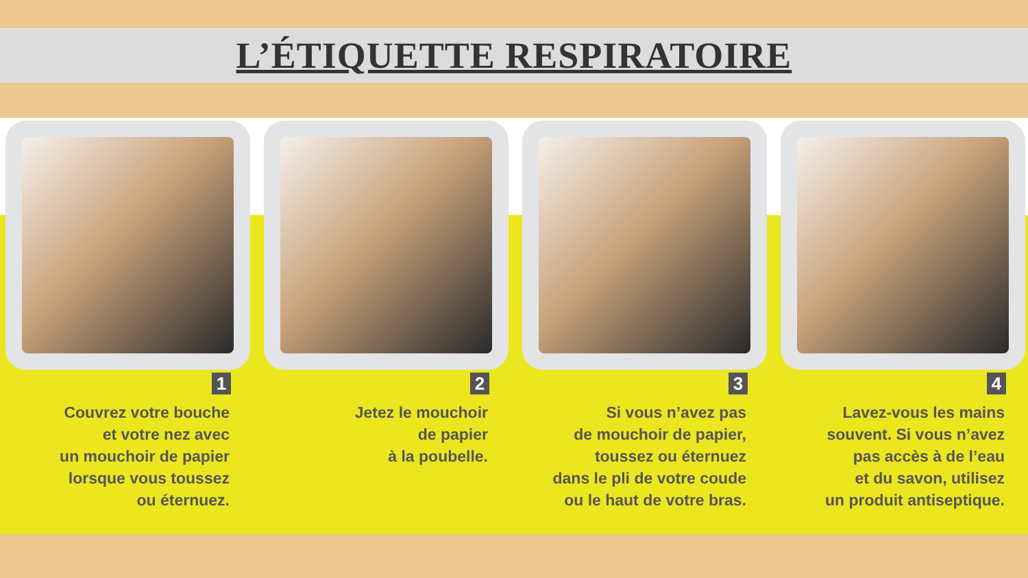L’ÉTIQUETTE RESPIRATOIRE
1
Couvrez votre bouche
et votre nez avec
un mouchoir de papier
lorsque vous toussez
ou éternuez.
2
Jetez le mouchoir
de papier
à la poubelle.
3
Si vous n’avez pas
de mouchoir de papier,
toussez ou éternuez
dans le pli de votre coude
ou le haut de votre bras.
4
Lavez-vous les mains
souvent. Si vous n’avez
pas accès à de l’eau
et du savon, utilisez
un produit antiseptique.